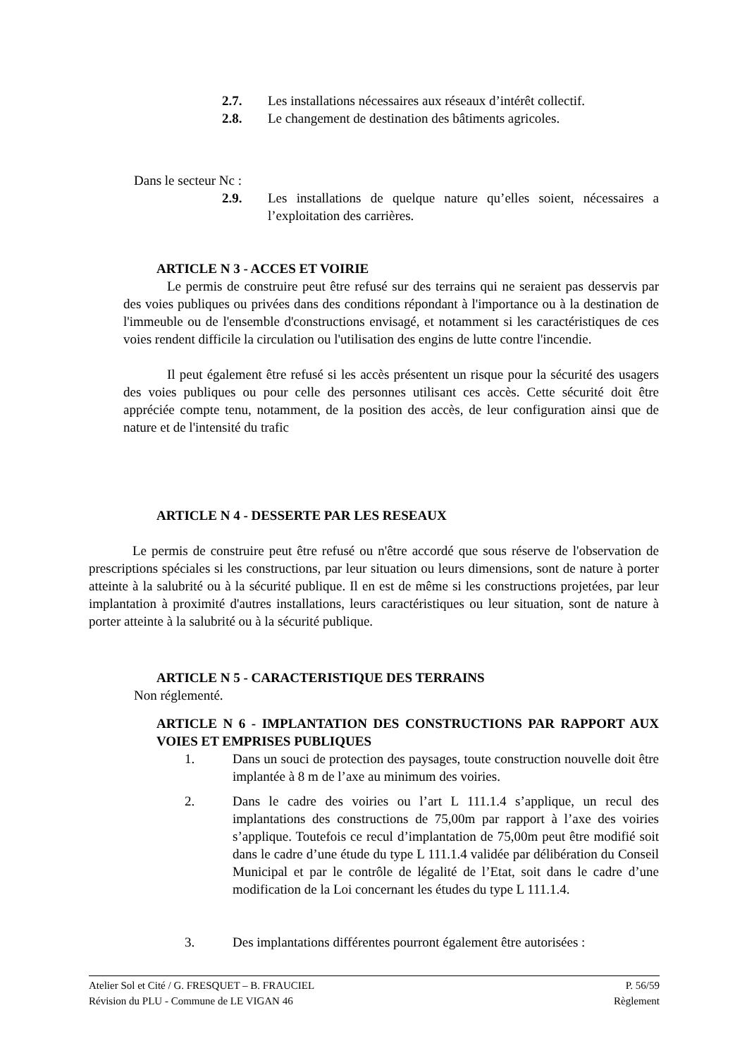2.7. Les installations nécessaires aux réseaux d’intérêt collectif.
2.8. Le changement de destination des bâtiments agricoles.
Dans le secteur Nc :
2.9. Les installations de quelque nature qu’elles soient, nécessaires a l’exploitation des carrières.
ARTICLE N 3 - ACCES ET VOIRIE
Le permis de construire peut être refusé sur des terrains qui ne seraient pas desservis par des voies publiques ou privées dans des conditions répondant à l'importance ou à la destination de l'immeuble ou de l'ensemble d'constructions envisagé, et notamment si les caractéristiques de ces voies rendent difficile la circulation ou l'utilisation des engins de lutte contre l'incendie.
Il peut également être refusé si les accès présentent un risque pour la sécurité des usagers des voies publiques ou pour celle des personnes utilisant ces accès. Cette sécurité doit être appréciée compte tenu, notamment, de la position des accès, de leur configuration ainsi que de nature et de l'intensité du trafic
ARTICLE N 4 - DESSERTE PAR LES RESEAUX
Le permis de construire peut être refusé ou n'être accordé que sous réserve de l'observation de prescriptions spéciales si les constructions, par leur situation ou leurs dimensions, sont de nature à porter atteinte à la salubrité ou à la sécurité publique. Il en est de même si les constructions projetées, par leur implantation à proximité d'autres installations, leurs caractéristiques ou leur situation, sont de nature à porter atteinte à la salubrité ou à la sécurité publique.
ARTICLE N 5 - CARACTERISTIQUE DES TERRAINS
Non réglementé.
ARTICLE N 6 - IMPLANTATION DES CONSTRUCTIONS PAR RAPPORT AUX VOIES ET EMPRISES PUBLIQUES
1. Dans un souci de protection des paysages, toute construction nouvelle doit être implantée à 8 m de l’axe au minimum des voiries.
2. Dans le cadre des voiries ou l’art L 111.1.4 s’applique, un recul des implantations des constructions de 75,00m par rapport à l’axe des voiries s’applique. Toutefois ce recul d’implantation de 75,00m peut être modifié soit dans le cadre d’une étude du type L 111.1.4 validée par délibération du Conseil Municipal et par le contrôle de légalité de l’Etat, soit dans le cadre d’une modification de la Loi concernant les études du type L 111.1.4.
3. Des implantations différentes pourront également être autorisées :
Atelier Sol et Cité / G. FRESQUET – B. FRAUCIEL P. 56/59
Révision du PLU - Commune de LE VIGAN 46 Règlement